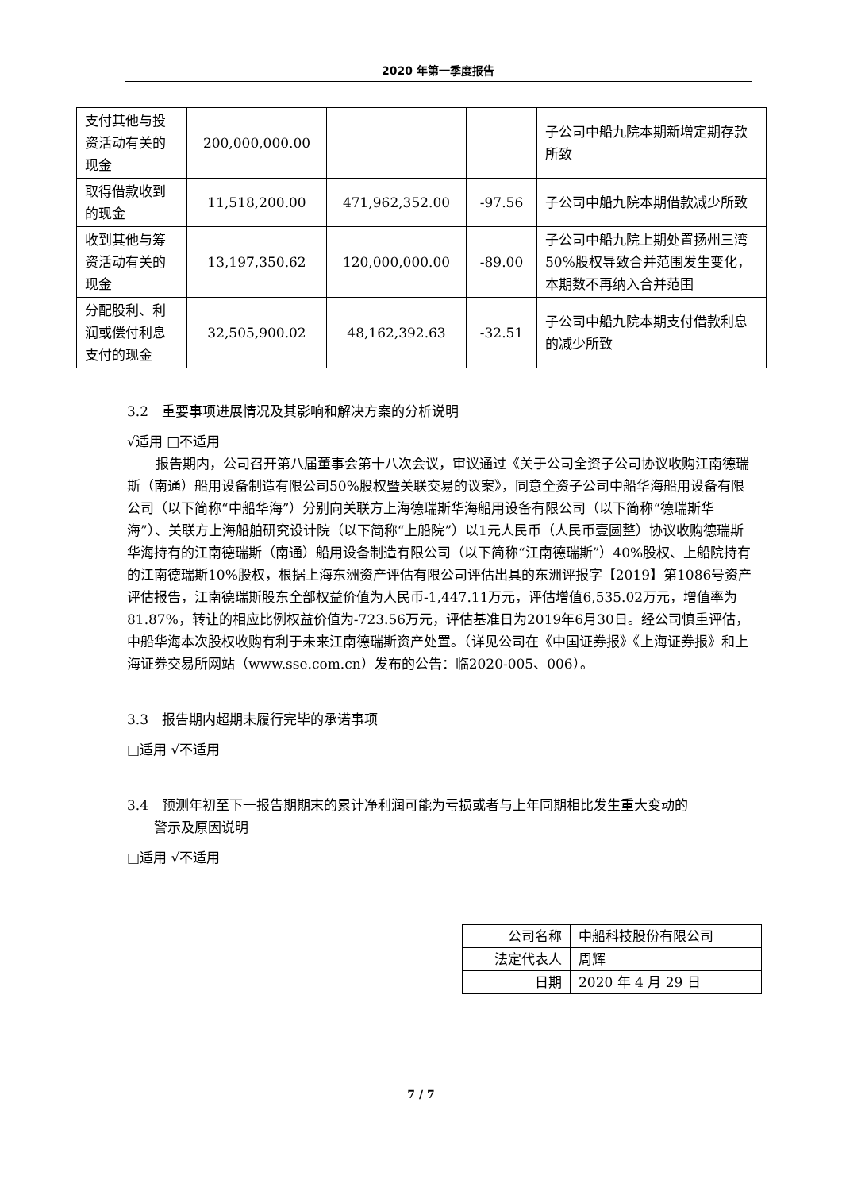2020 年第一季度报告
| 支付其他与投资活动有关的现金 | 200,000,000.00 | | | 子公司中船九院本期新增定期存款所致 |
| 取得借款收到的现金 | 11,518,200.00 | 471,962,352.00 | -97.56 | 子公司中船九院本期借款减少所致 |
| 收到其他与筹资活动有关的现金 | 13,197,350.62 | 120,000,000.00 | -89.00 | 子公司中船九院上期处置扬州三湾 50%股权导致合并范围发生变化，本期数不再纳入合并范围 |
| 分配股利、利润或偿付利息支付的现金 | 32,505,900.02 | 48,162,392.63 | -32.51 | 子公司中船九院本期支付借款利息的减少所致 |
3.2　重要事项进展情况及其影响和解决方案的分析说明
√适用 □不适用
报告期内，公司召开第八届董事会第十八次会议，审议通过《关于公司全资子公司协议收购江南德瑞斯（南通）船用设备制造有限公司50%股权暨关联交易的议案》，同意全资子公司中船华海船用设备有限公司（以下简称“中船华海”）分别向关联方上海德瑞斯华海船用设备有限公司（以下简称“德瑞斯华海”）、关联方上海船舶研究设计院（以下简称“上船院”）以1元人民币（人民币壹圆整）协议收购德瑞斯华海持有的江南德瑞斯（南通）船用设备制造有限公司（以下简称“江南德瑞斯”）40%股权、上船院持有的江南德瑞斯10%股权，根据上海东洲资产评估有限公司评估出具的东洲评报字【2019】第1086号资产评估报告，江南德瑞斯股东全部权益价值为人民币-1,447.11万元，评估增值6,535.02万元，增值率为81.87%，转让的相应比例权益价值为-723.56万元，评估基准日为2019年6月30日。经公司慎重评估，中船华海本次股权收购有利于未来江南德瑞斯资产处置。（详见公司在《中国证券报》《上海证券报》和上海证券交易所网站（www.sse.com.cn）发布的公告：临2020-005、006）。
3.3　报告期内超期未履行完毕的承诺事项
□适用 √不适用
3.4　预测年初至下一报告期期末的累计净利润可能为亏损或者与上年同期相比发生重大变动的
　　警示及原因说明
□适用 √不适用
| 公司名称 | 中船科技股份有限公司 |
| 法定代表人 | 周辉 |
| 日期 | 2020 年 4 月 29 日 |
7 / 7